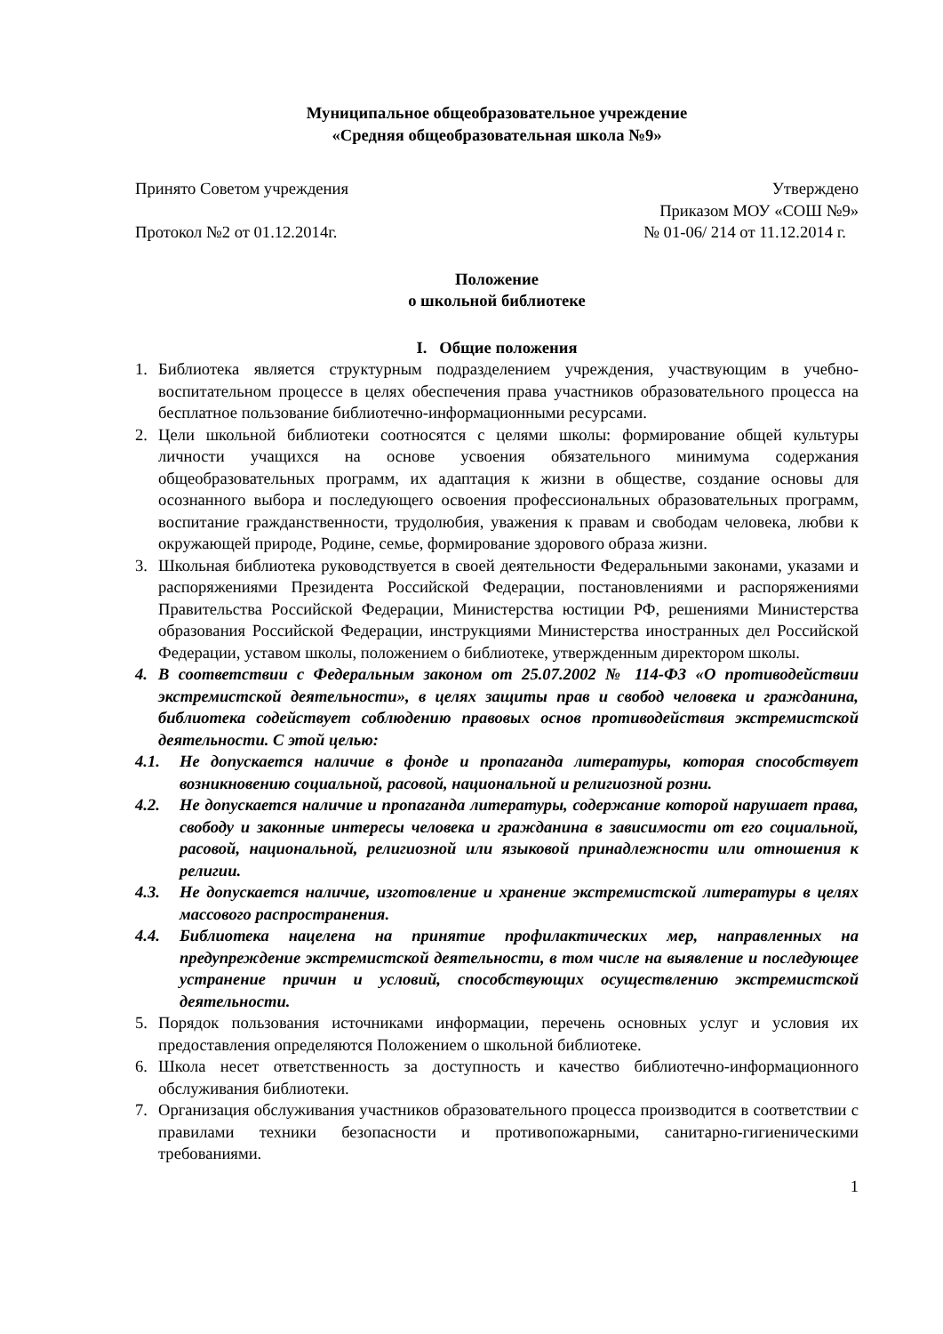Муниципальное общеобразовательное учреждение
«Средняя общеобразовательная школа №9»
Принято Советом учреждения Утверждено
Приказом МОУ «СОШ №9»
Протокол №2 от 01.12.2014г. № 01-06/ 214 от 11.12.2014 г.
Положение
о школьной библиотеке
I. Общие положения
1. Библиотека является структурным подразделением учреждения, участвующим в учебно-воспитательном процессе в целях обеспечения права участников образовательного процесса на бесплатное пользование библиотечно-информационными ресурсами.
2. Цели школьной библиотеки соотносятся с целями школы: формирование общей культуры личности учащихся на основе усвоения обязательного минимума содержания общеобразовательных программ, их адаптация к жизни в обществе, создание основы для осознанного выбора и последующего освоения профессиональных образовательных программ, воспитание гражданственности, трудолюбия, уважения к правам и свободам человека, любви к окружающей природе, Родине, семье, формирование здорового образа жизни.
3. Школьная библиотека руководствуется в своей деятельности Федеральными законами, указами и распоряжениями Президента Российской Федерации, постановлениями и распоряжениями Правительства Российской Федерации, Министерства юстиции РФ, решениями Министерства образования Российской Федерации, инструкциями Министерства иностранных дел Российской Федерации, уставом школы, положением о библиотеке, утвержденным директором школы.
4. В соответствии с Федеральным законом от 25.07.2002 № 114-ФЗ «О противодействии экстремистской деятельности», в целях защиты прав и свобод человека и гражданина, библиотека содействует соблюдению правовых основ противодействия экстремистской деятельности. С этой целью:
4.1. Не допускается наличие в фонде и пропаганда литературы, которая способствует возникновению социальной, расовой, национальной и религиозной розни.
4.2. Не допускается наличие и пропаганда литературы, содержание которой нарушает права, свободу и законные интересы человека и гражданина в зависимости от его социальной, расовой, национальной, религиозной или языковой принадлежности или отношения к религии.
4.3. Не допускается наличие, изготовление и хранение экстремистской литературы в целях массового распространения.
4.4. Библиотека нацелена на принятие профилактических мер, направленных на предупреждение экстремистской деятельности, в том числе на выявление и последующее устранение причин и условий, способствующих осуществлению экстремистской деятельности.
5. Порядок пользования источниками информации, перечень основных услуг и условия их предоставления определяются Положением о школьной библиотеке.
6. Школа несет ответственность за доступность и качество библиотечно-информационного обслуживания библиотеки.
7. Организация обслуживания участников образовательного процесса производится в соответствии с правилами техники безопасности и противопожарными, санитарно-гигиеническими требованиями.
1